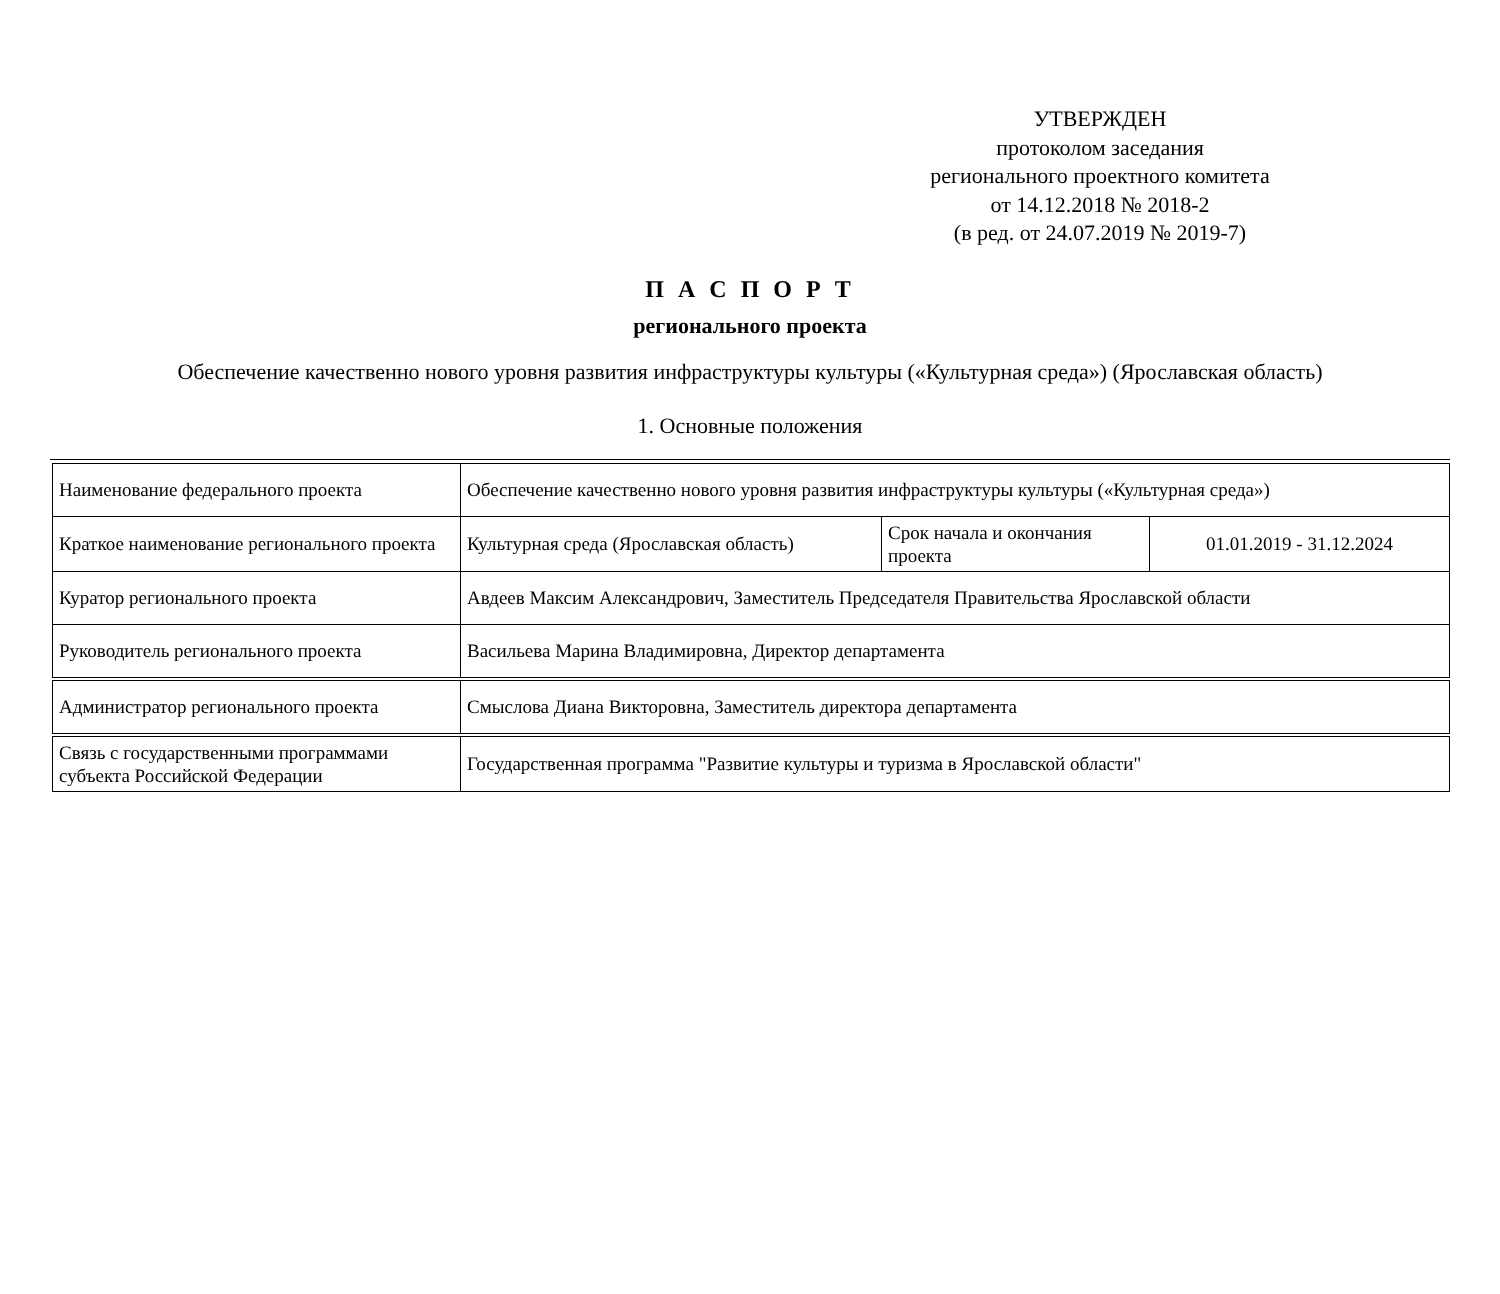УТВЕРЖДЕН
протоколом заседания
регионального проектного комитета
от 14.12.2018 № 2018-2
(в ред. от 24.07.2019 № 2019-7)
П А С П О Р Т
регионального проекта
Обеспечение качественно нового уровня развития инфраструктуры культуры («Культурная среда») (Ярославская область)
1. Основные положения
| Наименование федерального проекта | Обеспечение качественно нового уровня развития инфраструктуры культуры («Культурная среда») | | |
| Краткое наименование регионального проекта | Культурная среда (Ярославская область) | Срок начала и окончания проекта | 01.01.2019 - 31.12.2024 |
| Куратор регионального проекта | Авдеев Максим Александрович, Заместитель Председателя Правительства Ярославской области | | |
| Руководитель регионального проекта | Васильева Марина Владимировна, Директор департамента | | |
| Администратор регионального проекта | Смыслова Диана Викторовна, Заместитель директора департамента | | |
| Связь с государственными программами субъекта Российской Федерации | Государственная программа "Развитие культуры и туризма в Ярославской области" | | |